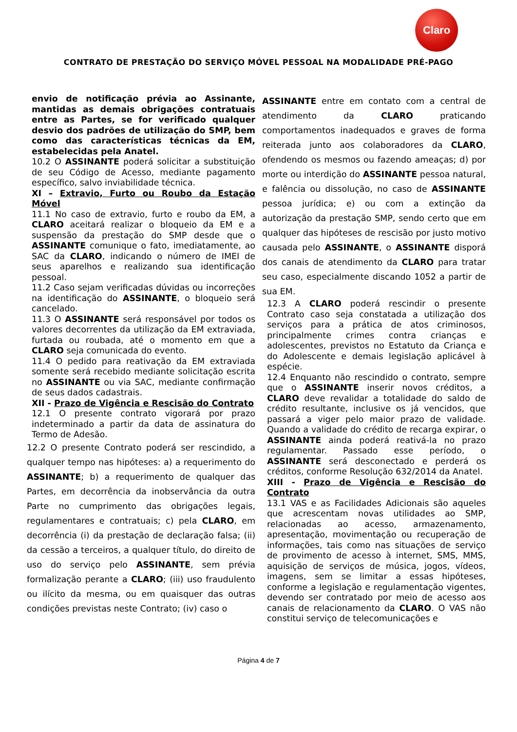Claro
CONTRATO DE PRESTAÇÃO DO SERVIÇO MÓVEL PESSOAL NA MODALIDADE PRÉ-PAGO
envio de notificação prévia ao Assinante, mantidas as demais obrigações contratuais entre as Partes, se for verificado qualquer desvio dos padrões de utilização do SMP, bem como das características técnicas da EM, estabelecidas pela Anatel.
10.2 O ASSINANTE poderá solicitar a substituição de seu Código de Acesso, mediante pagamento específico, salvo inviabilidade técnica.
XI – Extravio, Furto ou Roubo da Estação Móvel
11.1 No caso de extravio, furto e roubo da EM, a CLARO aceitará realizar o bloqueio da EM e a suspensão da prestação do SMP desde que o ASSINANTE comunique o fato, imediatamente, ao SAC da CLARO, indicando o número de IMEI de seus aparelhos e realizando sua identificação pessoal.
11.2 Caso sejam verificadas dúvidas ou incorreções na identificação do ASSINANTE, o bloqueio será cancelado.
11.3 O ASSINANTE será responsável por todos os valores decorrentes da utilização da EM extraviada, furtada ou roubada, até o momento em que a CLARO seja comunicada do evento.
11.4 O pedido para reativação da EM extraviada somente será recebido mediante solicitação escrita no ASSINANTE ou via SAC, mediante confirmação de seus dados cadastrais.
XII - Prazo de Vigência e Rescisão do Contrato
12.1 O presente contrato vigorará por prazo indeterminado a partir da data de assinatura do Termo de Adesão.
12.2 O presente Contrato poderá ser rescindido, a qualquer tempo nas hipóteses: a) a requerimento do ASSINANTE; b) a requerimento de qualquer das Partes, em decorrência da inobservância da outra Parte no cumprimento das obrigações legais, regulamentares e contratuais; c) pela CLARO, em decorrência (i) da prestação de declaração falsa; (ii) da cessão a terceiros, a qualquer título, do direito de uso do serviço pelo ASSINANTE, sem prévia formalização perante a CLARO; (iii) uso fraudulento ou ilícito da mesma, ou em quaisquer das outras condições previstas neste Contrato; (iv) caso o
ASSINANTE entre em contato com a central de atendimento da CLARO praticando comportamentos inadequados e graves de forma reiterada junto aos colaboradores da CLARO, ofendendo os mesmos ou fazendo ameaças; d) por morte ou interdição do ASSINANTE pessoa natural, e falência ou dissolução, no caso de ASSINANTE pessoa jurídica; e) ou com a extinção da autorização da prestação SMP, sendo certo que em qualquer das hipóteses de rescisão por justo motivo causada pelo ASSINANTE, o ASSINANTE disporá dos canais de atendimento da CLARO para tratar seu caso, especialmente discando 1052 a partir de sua EM.
12.3 A CLARO poderá rescindir o presente Contrato caso seja constatada a utilização dos serviços para a prática de atos criminosos, principalmente crimes contra crianças e adolescentes, previstos no Estatuto da Criança e do Adolescente e demais legislação aplicável à espécie.
12.4 Enquanto não rescindido o contrato, sempre que o ASSINANTE inserir novos créditos, a CLARO deve revalidar a totalidade do saldo de crédito resultante, inclusive os já vencidos, que passará a viger pelo maior prazo de validade. Quando a validade do crédito de recarga expirar, o ASSINANTE ainda poderá reativá-la no prazo regulamentar. Passado esse período, o ASSINANTE será desconectado e perderá os créditos, conforme Resolução 632/2014 da Anatel.
XIII - Prazo de Vigência e Rescisão do Contrato
13.1 VAS e as Facilidades Adicionais são aqueles que acrescentam novas utilidades ao SMP, relacionadas ao acesso, armazenamento, apresentação, movimentação ou recuperação de informações, tais como nas situações de serviço de provimento de acesso à internet, SMS, MMS, aquisição de serviços de música, jogos, vídeos, imagens, sem se limitar a essas hipóteses, conforme a legislação e regulamentação vigentes, devendo ser contratado por meio de acesso aos canais de relacionamento da CLARO. O VAS não constitui serviço de telecomunicações e
Página 4 de 7